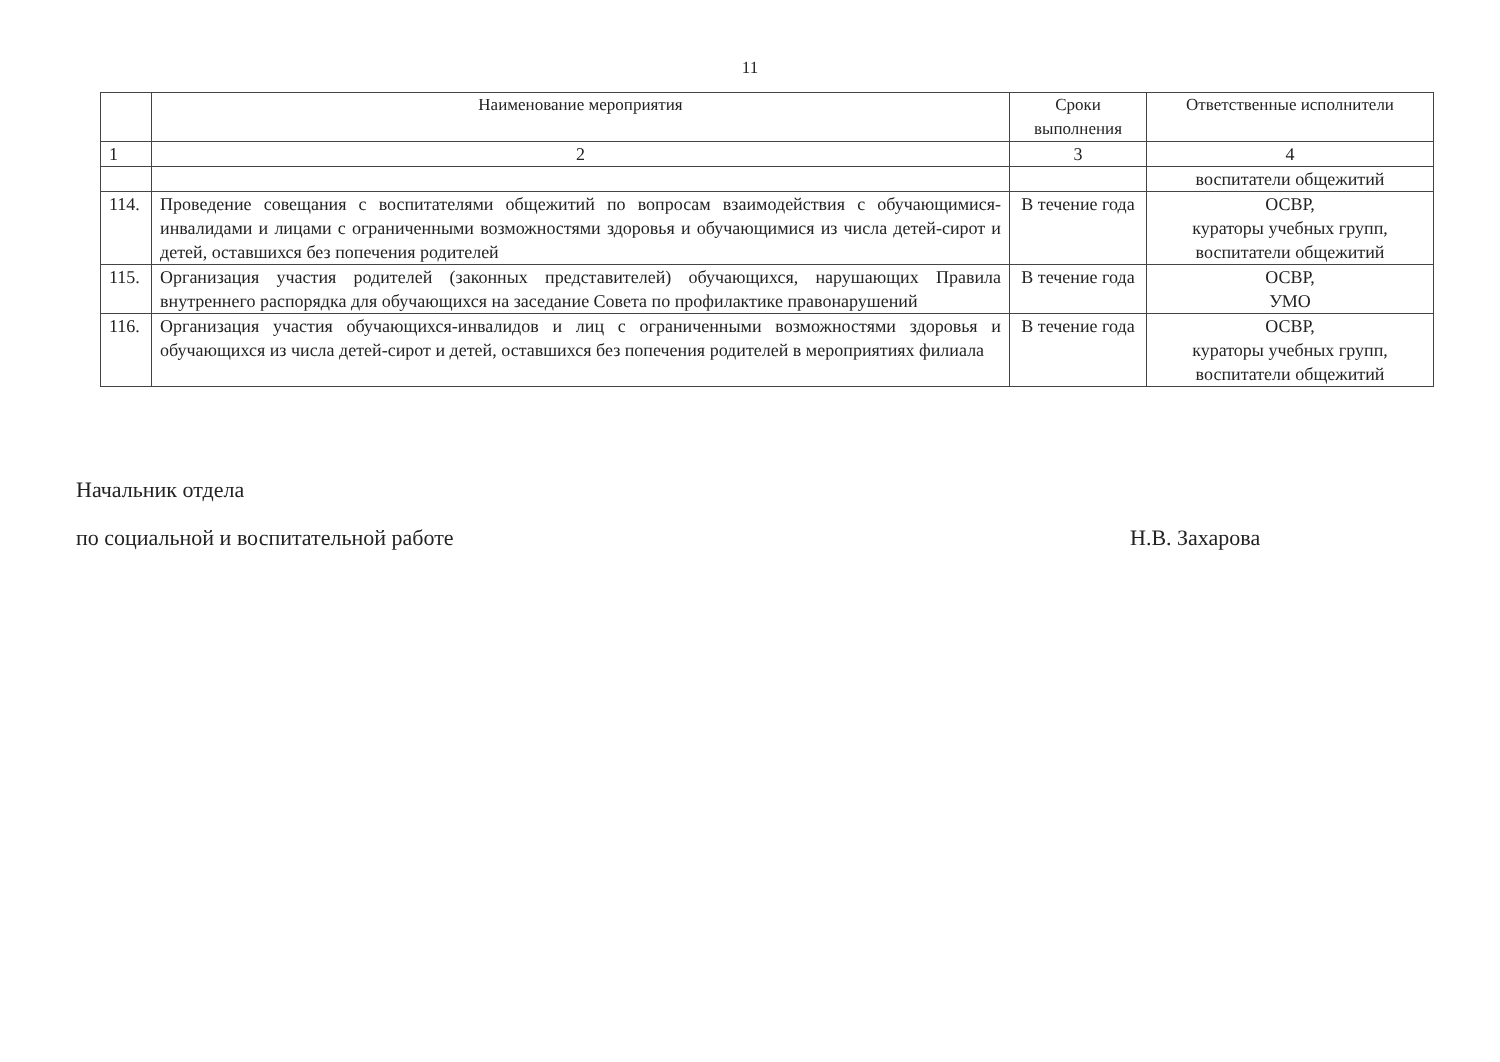11
| | Наименование мероприятия | Сроки выполнения | Ответственные исполнители |
| --- | --- | --- | --- |
| 1 | 2 | 3 | 4 |
| | | | воспитатели общежитий |
| 114. | Проведение совещания с воспитателями общежитий по вопросам взаимодействия с обучающимися-инвалидами и лицами с ограниченными возможностями здоровья и обучающимися из числа детей-сирот и детей, оставшихся без попечения родителей | В течение года | ОСВР, кураторы учебных групп, воспитатели общежитий |
| 115. | Организация участия родителей (законных представителей) обучающихся, нарушающих Правила внутреннего распорядка для обучающихся на заседание Совета по профилактике правонарушений | В течение года | ОСВР, УМО |
| 116. | Организация участия обучающихся-инвалидов и лиц с ограниченными возможностями здоровья и обучающихся из числа детей-сирот и детей, оставшихся без попечения родителей в мероприятиях филиала | В течение года | ОСВР, кураторы учебных групп, воспитатели общежитий |
Начальник отдела
по социальной и воспитательной работе Н.В. Захарова